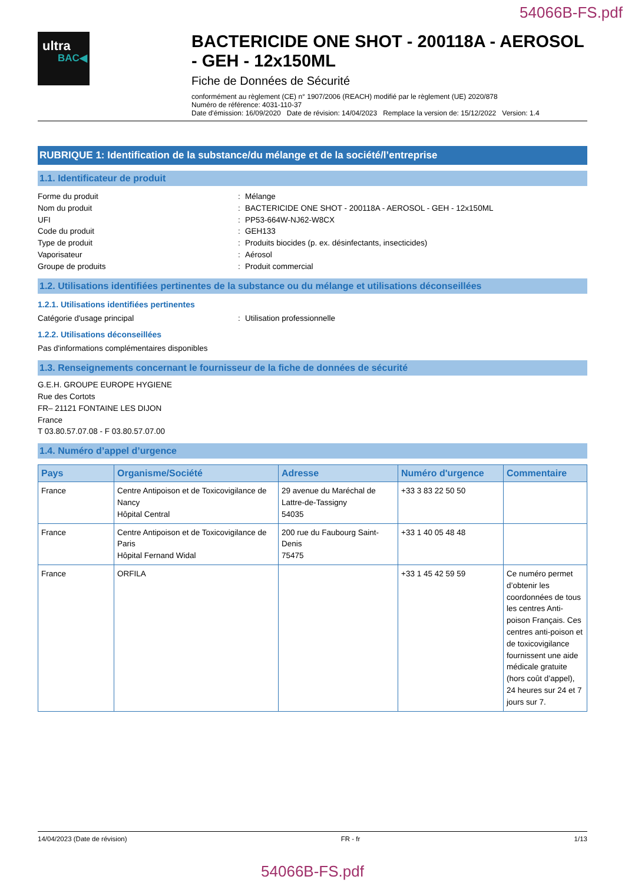54066B-FS.pdf
ultra
BAC◀
BACTERICIDE ONE SHOT - 200118A - AEROSOL - GEH - 12x150ML
Fiche de Données de Sécurité
conformément au règlement (CE) n° 1907/2006 (REACH) modifié par le règlement (UE) 2020/878
Numéro de référence: 4031-110-37
Date d'émission: 16/09/2020 Date de révision: 14/04/2023 Remplace la version de: 15/12/2022 Version: 1.4
RUBRIQUE 1: Identification de la substance/du mélange et de la société/l’entreprise
1.1. Identificateur de produit
Forme du produit : Mélange
Nom du produit : BACTERICIDE ONE SHOT - 200118A - AEROSOL - GEH - 12x150ML
UFI : PP53-664W-NJ62-W8CX
Code du produit : GEH133
Type de produit : Produits biocides (p. ex. désinfectants, insecticides)
Vaporisateur : Aérosol
Groupe de produits : Produit commercial
1.2. Utilisations identifiées pertinentes de la substance ou du mélange et utilisations déconseillées
1.2.1. Utilisations identifiées pertinentes
Catégorie d'usage principal : Utilisation professionnelle
1.2.2. Utilisations déconseillées
Pas d'informations complémentaires disponibles
1.3. Renseignements concernant le fournisseur de la fiche de données de sécurité
G.E.H. GROUPE EUROPE HYGIENE
Rue des Cortots
FR– 21121 FONTAINE LES DIJON
France
T 03.80.57.07.08 - F 03.80.57.07.00
1.4. Numéro d’appel d’urgence
| Pays | Organisme/Société | Adresse | Numéro d'urgence | Commentaire |
| --- | --- | --- | --- | --- |
| France | Centre Antipoison et de Toxicovigilance de Nancy Hôpital Central | 29 avenue du Maréchal de Lattre-de-Tassigny 54035 | +33 3 83 22 50 50 | |
| France | Centre Antipoison et de Toxicovigilance de Paris Hôpital Fernand Widal | 200 rue du Faubourg Saint-Denis 75475 | +33 1 40 05 48 48 | |
| France | ORFILA | | +33 1 45 42 59 59 | Ce numéro permet d’obtenir les coordonnées de tous les centres Anti-poison Français. Ces centres anti-poison et de toxicovigilance fournissent une aide médicale gratuite (hors coût d’appel), 24 heures sur 24 et 7 jours sur 7. |
14/04/2023 (Date de révision) FR - fr 1/13
54066B-FS.pdf